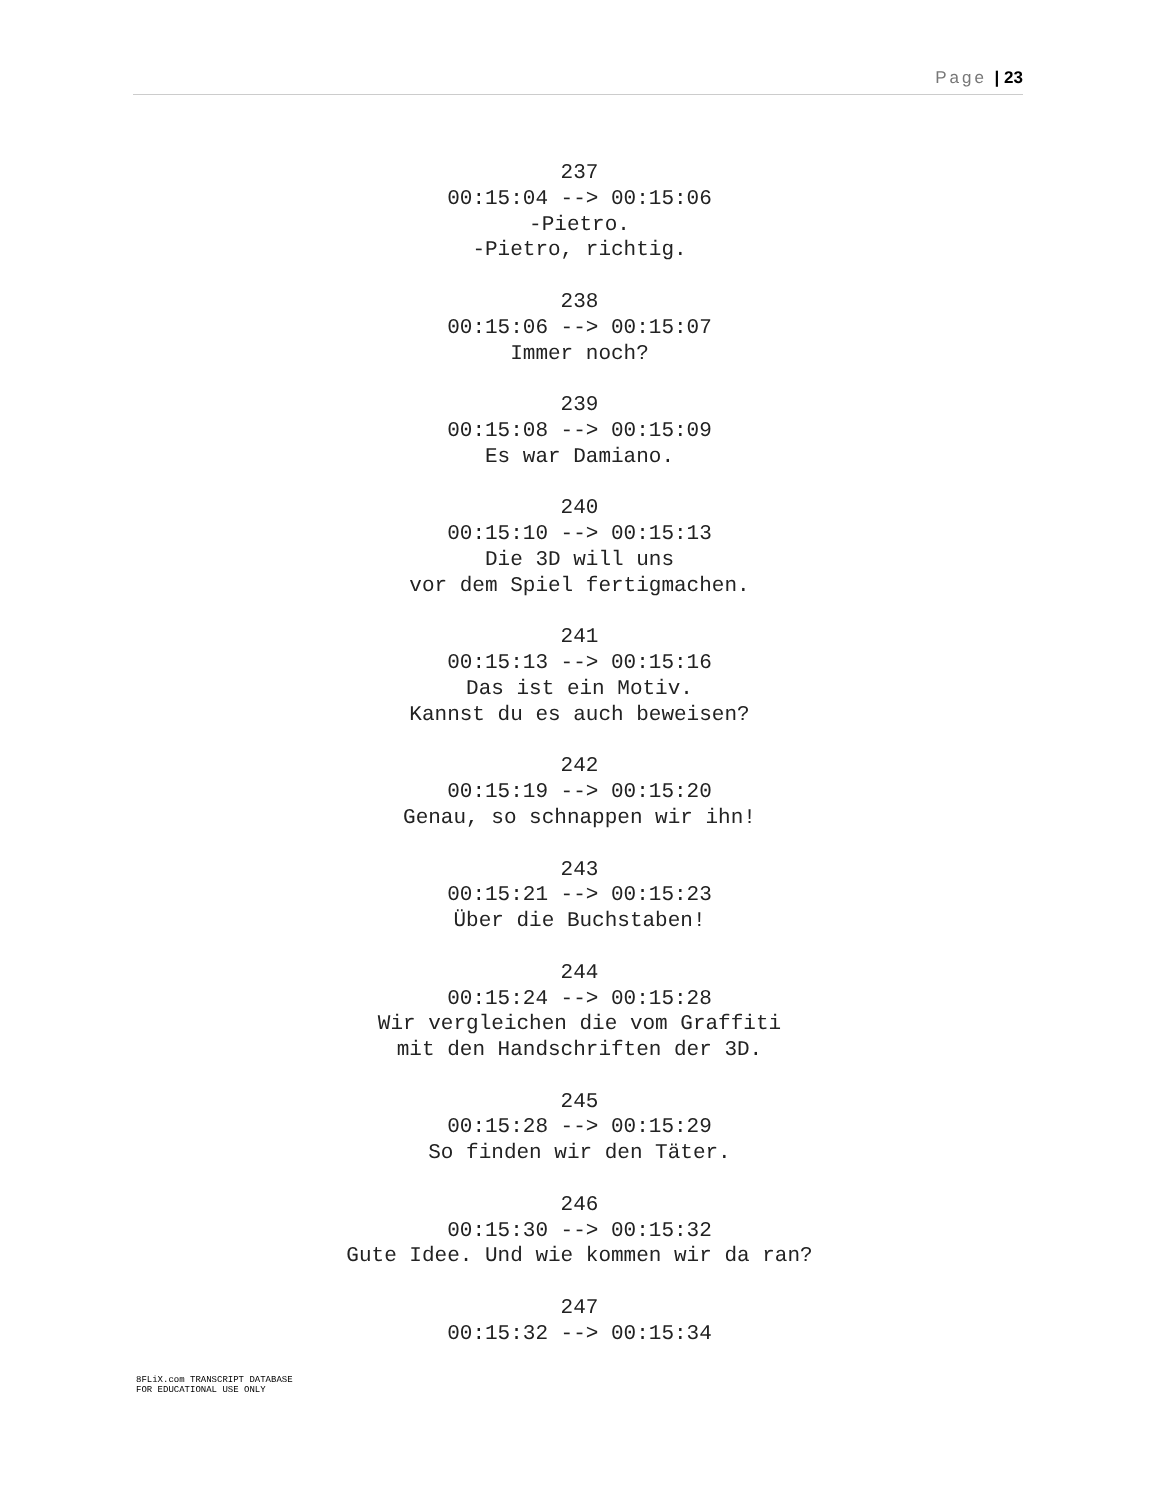Page | 23
237
00:15:04 --> 00:15:06
-Pietro.
-Pietro, richtig.
238
00:15:06 --> 00:15:07
Immer noch?
239
00:15:08 --> 00:15:09
Es war Damiano.
240
00:15:10 --> 00:15:13
Die 3D will uns
vor dem Spiel fertigmachen.
241
00:15:13 --> 00:15:16
Das ist ein Motiv.
Kannst du es auch beweisen?
242
00:15:19 --> 00:15:20
Genau, so schnappen wir ihn!
243
00:15:21 --> 00:15:23
Über die Buchstaben!
244
00:15:24 --> 00:15:28
Wir vergleichen die vom Graffiti
mit den Handschriften der 3D.
245
00:15:28 --> 00:15:29
So finden wir den Täter.
246
00:15:30 --> 00:15:32
Gute Idee. Und wie kommen wir da ran?
247
00:15:32 --> 00:15:34
8FLiX.com TRANSCRIPT DATABASE
FOR EDUCATIONAL USE ONLY